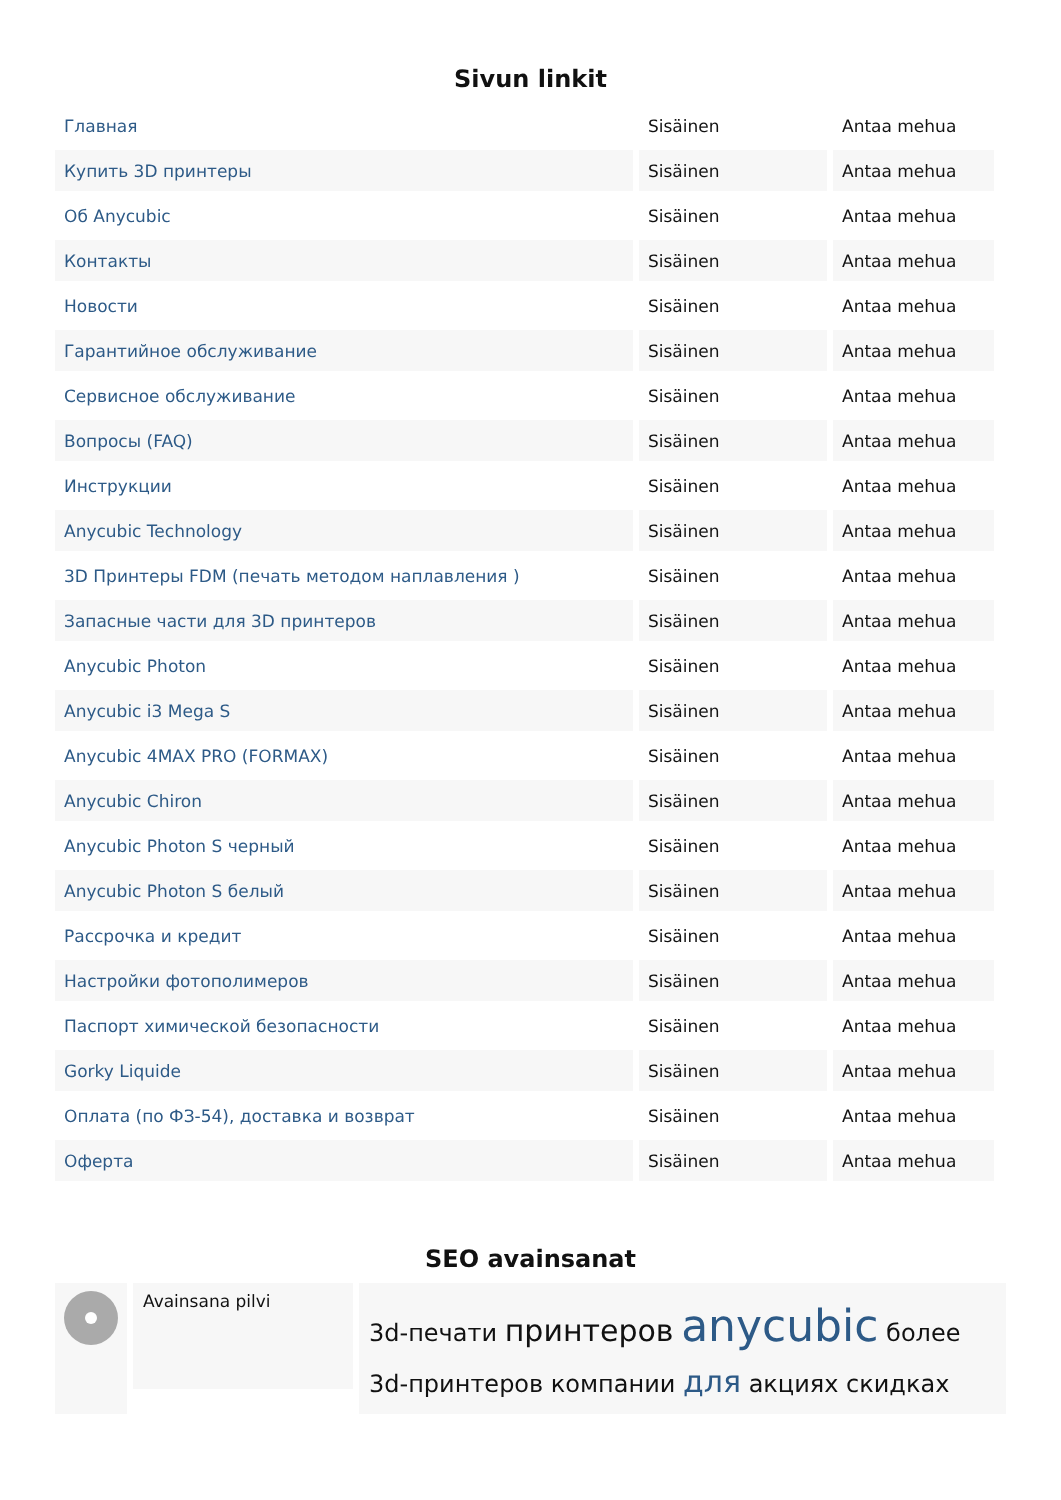Sivun linkit
| Главная | Sisäinen | Antaa mehua |
| Купить 3D принтеры | Sisäinen | Antaa mehua |
| Об Anycubic | Sisäinen | Antaa mehua |
| Контакты | Sisäinen | Antaa mehua |
| Новости | Sisäinen | Antaa mehua |
| Гарантийное обслуживание | Sisäinen | Antaa mehua |
| Сервисное обслуживание | Sisäinen | Antaa mehua |
| Вопросы (FAQ) | Sisäinen | Antaa mehua |
| Инструкции | Sisäinen | Antaa mehua |
| Anycubic Technology | Sisäinen | Antaa mehua |
| 3D Принтеры FDM (печать методом наплавления ) | Sisäinen | Antaa mehua |
| Запасные части для 3D принтеров | Sisäinen | Antaa mehua |
| Anycubic Photon | Sisäinen | Antaa mehua |
| Anycubic i3 Mega S | Sisäinen | Antaa mehua |
| Anycubic 4MAX PRO (FORMAX) | Sisäinen | Antaa mehua |
| Anycubic Chiron | Sisäinen | Antaa mehua |
| Anycubic Photon S черный | Sisäinen | Antaa mehua |
| Anycubic Photon S белый | Sisäinen | Antaa mehua |
| Рассрочка и кредит | Sisäinen | Antaa mehua |
| Настройки фотополимеров | Sisäinen | Antaa mehua |
| Паспорт химической безопасности | Sisäinen | Antaa mehua |
| Gorky Liquide | Sisäinen | Antaa mehua |
| Оплата (по ФЗ-54), доставка и возврат | Sisäinen | Antaa mehua |
| Оферта | Sisäinen | Antaa mehua |
SEO avainsanat
Avainsana pilvi
3d-печати принтеров anycubic более 3d-принтеров компании для акциях скидках